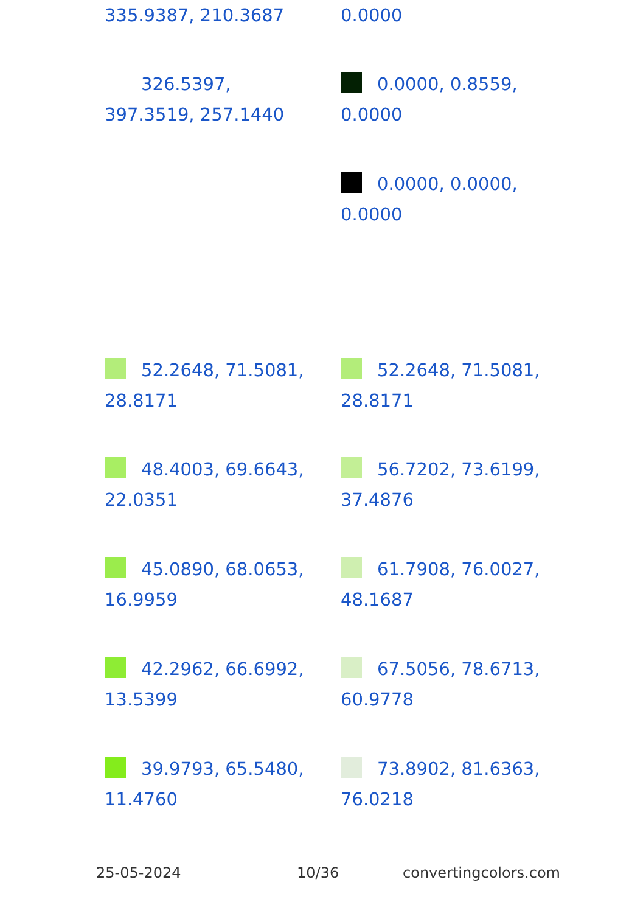335.9387, 210.3687 0.0000
326.5397, 397.3519, 257.1440
0.0000, 0.8559, 0.0000
0.0000, 0.0000, 0.0000
52.2648, 71.5081, 28.8171
52.2648, 71.5081, 28.8171
48.4003, 69.6643, 22.0351
56.7202, 73.6199, 37.4876
45.0890, 68.0653, 16.9959
61.7908, 76.0027, 48.1687
42.2962, 66.6992, 13.5399
67.5056, 78.6713, 60.9778
39.9793, 65.5480, 11.4760
73.8902, 81.6363, 76.0218
25-05-2024 10/36 convertingcolors.com